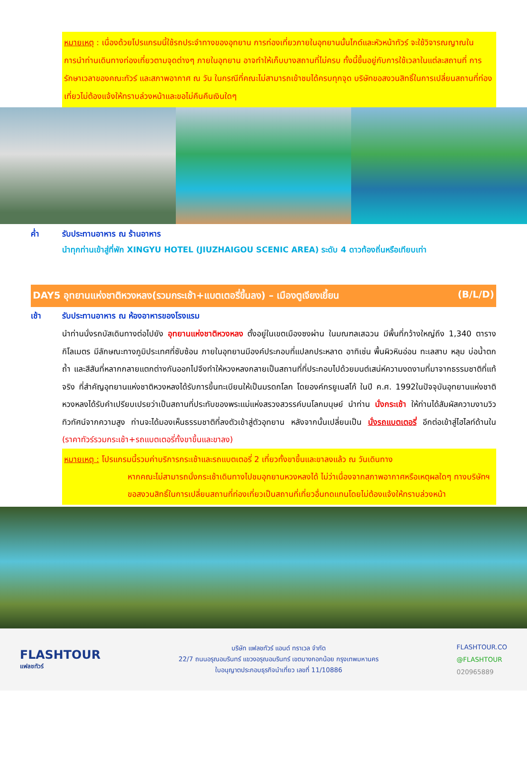หมายเหตุ : เนื่องด้วยโปรแกรมนี้ใช้รถประจำทางของอุทยาน การท่องเที่ยวภายในอุทยานนั้นไกด์และหัวหน้าทัวร์ จะใช้วิจารณญาณในการนำท่านเดินทางท่องเที่ยวตามจุดต่างๆ ภายในอุทยาน อาจทำให้เก็บบางสถานที่ไม่ครบ ทั้งนี้ขึ้นอยู่กับการใช้เวลาในแต่ละสถานที่ การรักษาเวลาของคณะทัวร์ และสภาพอากาศ ณ วัน ในกรณีที่คณะไม่สามารถเข้าชมได้ครบทุกจุด บริษัทขอสงวนสิทธิ์ในการเปลี่ยนสถานที่ท่องเที่ยวไม่ต้องแจ้งให้ทราบล่วงหน้าและขอไม่คืนคืนเงินใดๆ
ค่ำ รับประทานอาหาร ณ ร้านอาหาร
นำทุกท่านเข้าสู่ที่พัก XINGYU HOTEL (JIUZHAIGOU SCENIC AREA) ระดับ 4 ดาวท้องถิ่นหรือเทียบเท่า
DAY5 อุทยานแห่งชาติหวงหลง(รวมกระเช้า+แบตเตอรี่ขึ้นลง) – เมืองตูเจียงเยี้ยน (B/L/D)
เช้า รับประทานอาหาร ณ ห้องอาหารของโรงแรม
นำท่านนั่งรถบัสเดินทางต่อไปยัง อุทยานแห่งชาติหวงหลง ตั้งอยู่ในเขตเมืองซงผ่าน ในมณฑลเสฉวน มีพื้นที่กว้างใหญ่ถึง 1,340 ตารางกิโลเมตร มีลักษณะทางภูมิประเทศที่ซับซ้อน ภายในอุทยานมีองค์ประกอบที่แปลกประหลาด อาทิเช่น พื้นผิวหินอ่อน ทะเลสาบ หลุม บ่อน้ำตก ถ้ำ และสีสันที่หลากกลายแตกต่างกันออกไปจึงทำให้หวงหลงกลายเป็นสถานที่ที่ประกอบไปด้วยมนต์เสน่ห์ความงดงามที่มาจากธรรมชาติที่แท้จริง ที่สำคัญอุทยานแห่งชาติหวงหลงได้รับการขึ้นทะเบียนให้เป็นมรดกโลก โดยองค์กรยูเนสโก้ ในปี ค.ศ. 1992ในปัจจุบันอุทยานแห่งชาติหวงหลงได้รับคำเปรียบเปรยว่าเป็นสถานที่ประทับของพระแม่แห่งสรวงสวรรค์บนโลกมนุษย์ นำท่าน นั่งกระเช้า ให้ท่านได้สัมผัสความงามวิวทิวทัศน์จากความสูง ท่านจะได้มองเห็นธรรมชาติที่ลงตัวเข้าสู่ตัวอุทยาน หลังจากนั้นเปลี่ยนเป็น นั่งรถแบตเตอรี่ อีกต่อเข้าสู่ไฮไลท์ด้านใน (ราคาทัวร์รวมกระเช้า+รถแบตเตอรี่ทั้งขาขึ้นและขาลง)
หมายเหตุ : โปรแกรมนี้รวมค่าบริการกระเช้าและรถแบตเตอรี่ 2 เที่ยวทั้งขาขึ้นและขาลงแล้ว ณ วันเดินทาง
หากคณะไม่สามารถนั่งกระเช้าเดินทางไปชมอุทยานหวงหลงได้ ไม่ว่าเนื่องจากสภาพอากาศหรือเหตุผลใดๆ ทางบริษัทฯขอสงวนสิทธิ์ในการเปลี่ยนสถานที่ท่องเที่ยวเป็นสถานที่เที่ยวอื่นทดแทนโดยไม่ต้องแจ้งให้ทราบล่วงหน้า
FLASHTOUR
แฟลชทัวร์
บริษัท แฟลชทัวร์ แอนด์ ทราเวล จำกัด
22/7 ถนนอรุณอมรินทร์ แขวงอรุณอมรินทร์ เขตบางกอกน้อย กรุงเทพมหานคร
ใบอนุญาตประกอบธุรกิจนำเที่ยว เลขที่ 11/10886
FLASHTOUR.CO
@FLASHTOUR
020965889